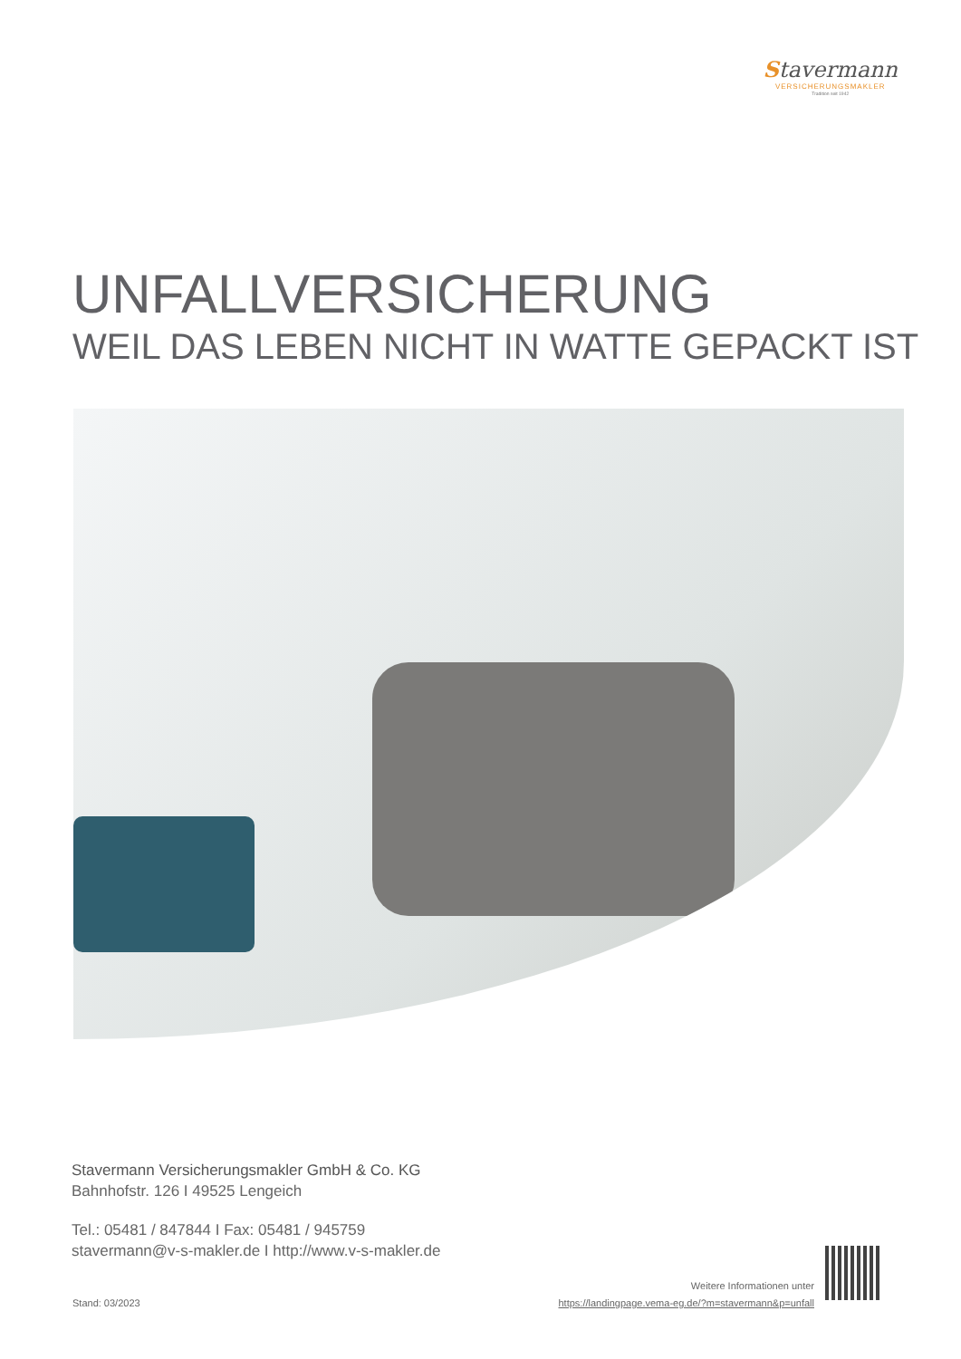Stavermann
VERSICHERUNGSMAKLER
Tradition seit 1942
UNFALLVERSICHERUNG
WEIL DAS LEBEN NICHT IN WATTE GEPACKT IST
Stavermann Versicherungsmakler GmbH & Co. KG
Bahnhofstr. 126 I 49525 Lengeich
Tel.: 05481 / 847844 I Fax: 05481 / 945759
stavermann@v-s-makler.de I http://www.v-s-makler.de
Stand: 03/2023
Weitere Informationen unter
https://landingpage.vema-eg.de/?m=stavermann&p=unfall